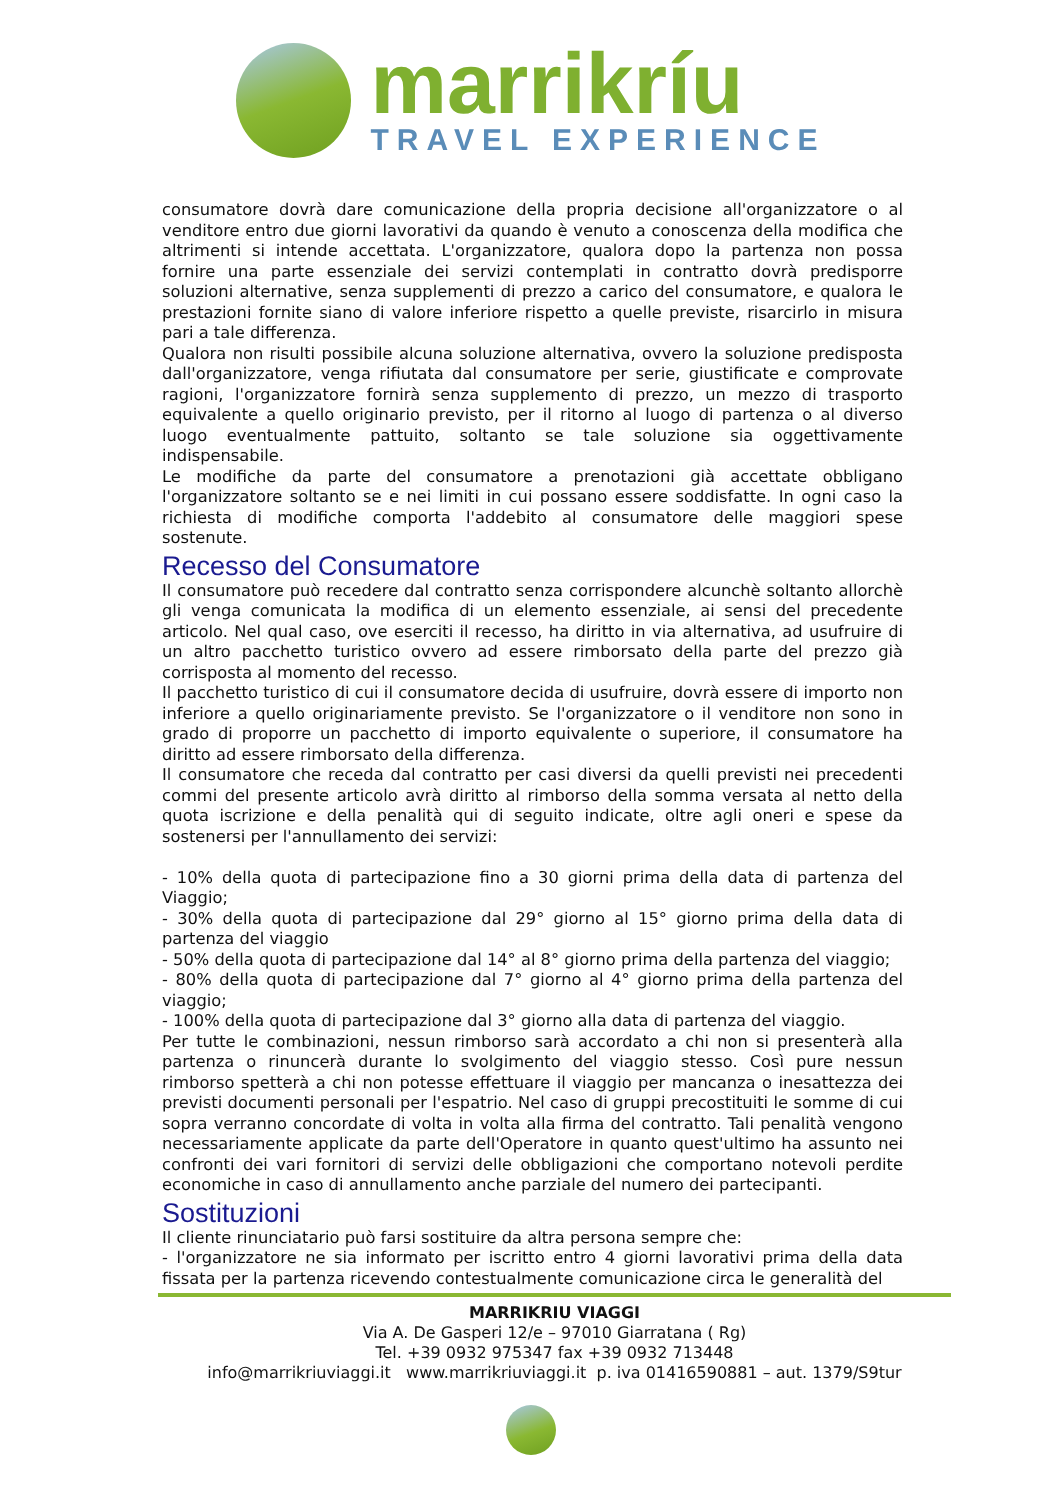marrikríu
TRAVEL EXPERIENCE
consumatore dovrà dare comunicazione della propria decisione all'organizzatore o al venditore entro due giorni lavorativi da quando è venuto a conoscenza della modifica che altrimenti si intende accettata. L'organizzatore, qualora dopo la partenza non possa fornire una parte essenziale dei servizi contemplati in contratto dovrà predisporre soluzioni alternative, senza supplementi di prezzo a carico del consumatore, e qualora le prestazioni fornite siano di valore inferiore rispetto a quelle previste, risarcirlo in misura pari a tale differenza.
Qualora non risulti possibile alcuna soluzione alternativa, ovvero la soluzione predisposta dall'organizzatore, venga rifiutata dal consumatore per serie, giustificate e comprovate ragioni, l'organizzatore fornirà senza supplemento di prezzo, un mezzo di trasporto equivalente a quello originario previsto, per il ritorno al luogo di partenza o al diverso luogo eventualmente pattuito, soltanto se tale soluzione sia oggettivamente indispensabile.
Le modifiche da parte del consumatore a prenotazioni già accettate obbligano l'organizzatore soltanto se e nei limiti in cui possano essere soddisfatte. In ogni caso la richiesta di modifiche comporta l'addebito al consumatore delle maggiori spese sostenute.
Recesso del Consumatore
Il consumatore può recedere dal contratto senza corrispondere alcunchè soltanto allorchè gli venga comunicata la modifica di un elemento essenziale, ai sensi del precedente articolo. Nel qual caso, ove eserciti il recesso, ha diritto in via alternativa, ad usufruire di un altro pacchetto turistico ovvero ad essere rimborsato della parte del prezzo già corrisposta al momento del recesso.
Il pacchetto turistico di cui il consumatore decida di usufruire, dovrà essere di importo non inferiore a quello originariamente previsto. Se l'organizzatore o il venditore non sono in grado di proporre un pacchetto di importo equivalente o superiore, il consumatore ha diritto ad essere rimborsato della differenza.
Il consumatore che receda dal contratto per casi diversi da quelli previsti nei precedenti commi del presente articolo avrà diritto al rimborso della somma versata al netto della quota iscrizione e della penalità qui di seguito indicate, oltre agli oneri e spese da sostenersi per l'annullamento dei servizi:
- 10% della quota di partecipazione fino a 30 giorni prima della data di partenza del Viaggio;
- 30% della quota di partecipazione dal 29° giorno al 15° giorno prima della data di partenza del viaggio
- 50% della quota di partecipazione dal 14° al 8° giorno prima della partenza del viaggio;
- 80% della quota di partecipazione dal 7° giorno al 4° giorno prima della partenza del viaggio;
- 100% della quota di partecipazione dal 3° giorno alla data di partenza del viaggio.
Per tutte le combinazioni, nessun rimborso sarà accordato a chi non si presenterà alla partenza o rinuncerà durante lo svolgimento del viaggio stesso. Così pure nessun rimborso spetterà a chi non potesse effettuare il viaggio per mancanza o inesattezza dei previsti documenti personali per l'espatrio. Nel caso di gruppi precostituiti le somme di cui sopra verranno concordate di volta in volta alla firma del contratto. Tali penalità vengono necessariamente applicate da parte dell'Operatore in quanto quest'ultimo ha assunto nei confronti dei vari fornitori di servizi delle obbligazioni che comportano notevoli perdite economiche in caso di annullamento anche parziale del numero dei partecipanti.
Sostituzioni
Il cliente rinunciatario può farsi sostituire da altra persona sempre che:
- l'organizzatore ne sia informato per iscritto entro 4 giorni lavorativi prima della data fissata per la partenza ricevendo contestualmente comunicazione circa le generalità del
MARRIKRIU VIAGGI
Via A. De Gasperi 12/e – 97010 Giarratana ( Rg)
Tel. +39 0932 975347 fax +39 0932 713448
info@marrikriuviaggi.it www.marrikriuviaggi.it p. iva 01416590881 – aut. 1379/S9tur